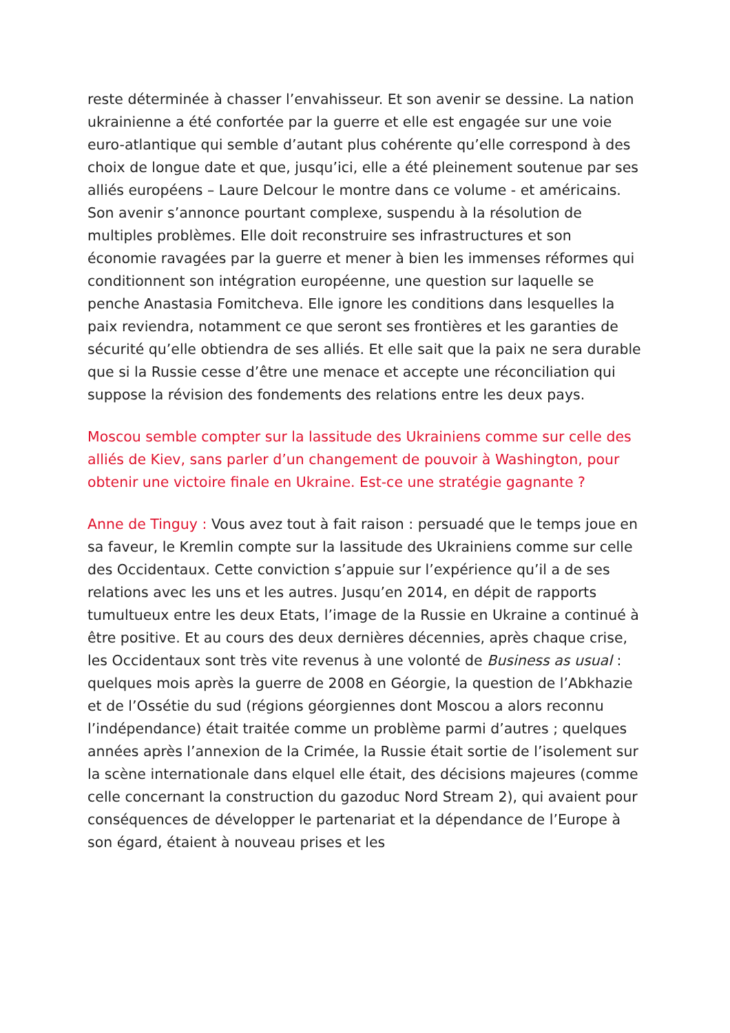reste déterminée à chasser l’envahisseur. Et son avenir se dessine. La nation ukrainienne a été confortée par la guerre et elle est engagée sur une voie euro-atlantique qui semble d’autant plus cohérente qu’elle correspond à des choix de longue date et que, jusqu’ici, elle a été pleinement soutenue par ses alliés européens – Laure Delcour le montre dans ce volume - et américains. Son avenir s’annonce pourtant complexe, suspendu à la résolution de multiples problèmes. Elle doit reconstruire ses infrastructures et son économie ravagées par la guerre et mener à bien les immenses réformes qui conditionnent son intégration européenne, une question sur laquelle se penche Anastasia Fomitcheva. Elle ignore les conditions dans lesquelles la paix reviendra, notamment ce que seront ses frontières et les garanties de sécurité qu’elle obtiendra de ses alliés. Et elle sait que la paix ne sera durable que si la Russie cesse d’être une menace et accepte une réconciliation qui suppose la révision des fondements des relations entre les deux pays.
Moscou semble compter sur la lassitude des Ukrainiens comme sur celle des alliés de Kiev, sans parler d’un changement de pouvoir à Washington, pour obtenir une victoire finale en Ukraine. Est-ce une stratégie gagnante ?
Anne de Tinguy : Vous avez tout à fait raison : persuadé que le temps joue en sa faveur, le Kremlin compte sur la lassitude des Ukrainiens comme sur celle des Occidentaux. Cette conviction s’appuie sur l’expérience qu’il a de ses relations avec les uns et les autres. Jusqu’en 2014, en dépit de rapports tumultueux entre les deux Etats, l’image de la Russie en Ukraine a continué à être positive. Et au cours des deux dernières décennies, après chaque crise, les Occidentaux sont très vite revenus à une volonté de Business as usual : quelques mois après la guerre de 2008 en Géorgie, la question de l’Abkhazie et de l’Ossétie du sud (régions géorgiennes dont Moscou a alors reconnu l’indépendance) était traitée comme un problème parmi d’autres ; quelques années après l’annexion de la Crimée, la Russie était sortie de l’isolement sur la scène internationale dans elquel elle était, des décisions majeures (comme celle concernant la construction du gazoduc Nord Stream 2), qui avaient pour conséquences de développer le partenariat et la dépendance de l’Europe à son égard, étaient à nouveau prises et les